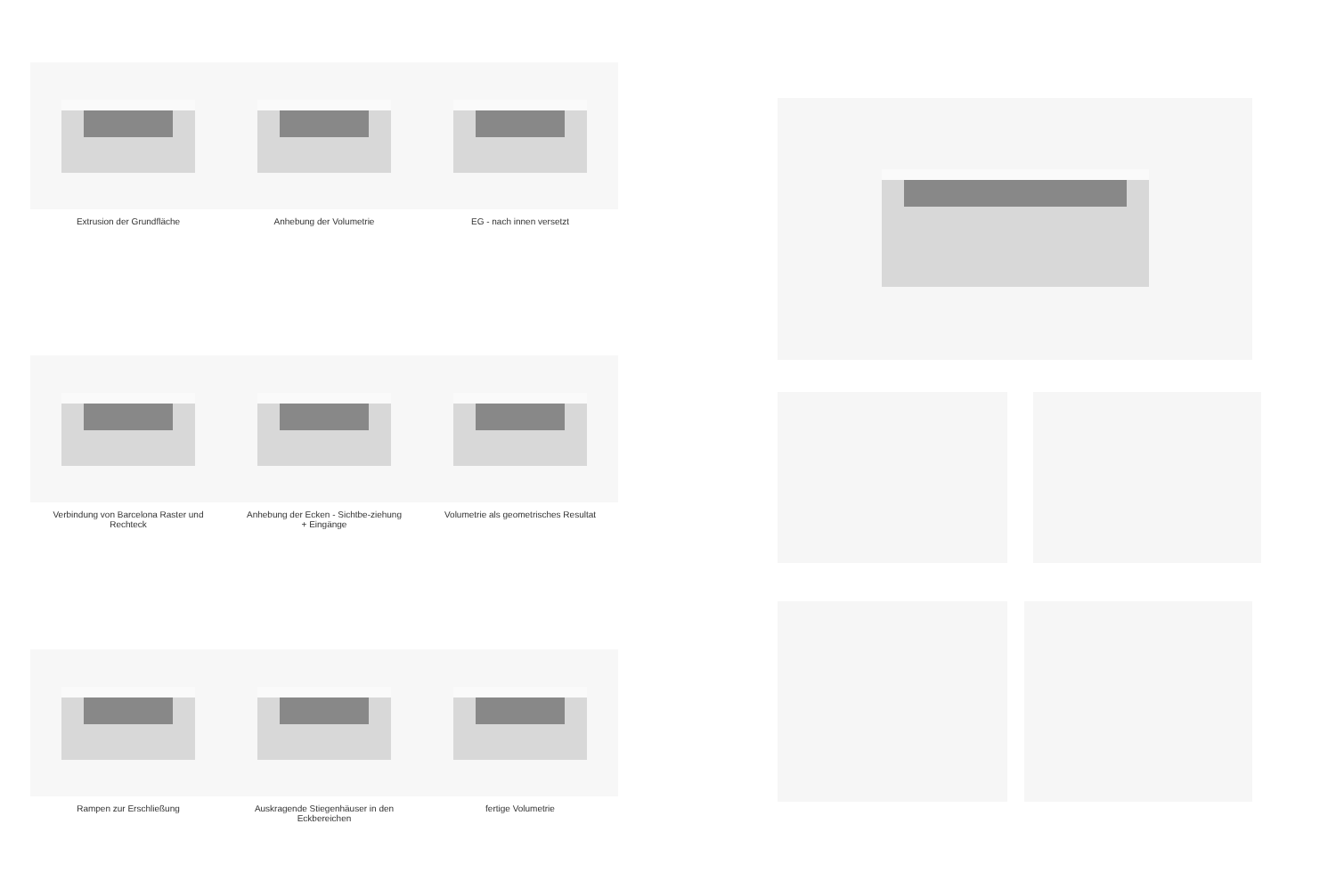Extrusion der Grundfläche Anhebung der Volumetrie EG - nach innen versetzt
Verbindung von Barcelona Raster und Rechteck
Anhebung der Ecken - Sichtbe-ziehung + Eingänge
Volumetrie als geometrisches Resultat
Rampen zur Erschließung Auskragende Stiegenhäuser in den Eckbereichen
fertige Volumetrie